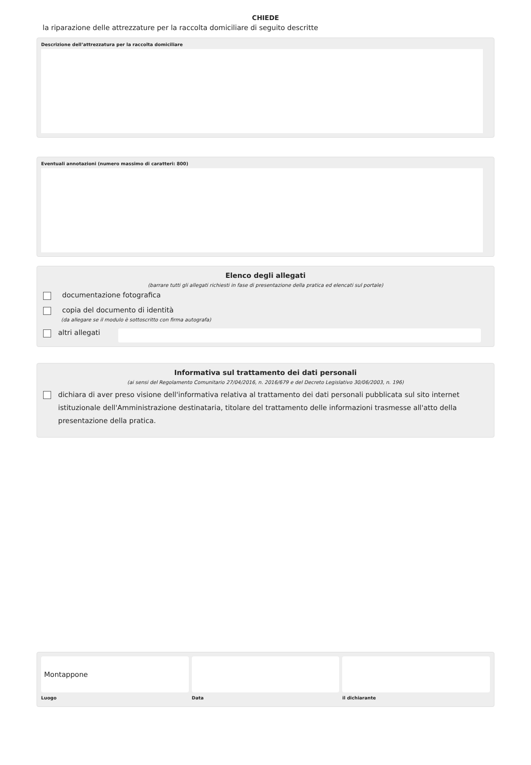CHIEDE
la riparazione delle attrezzature per la raccolta domiciliare di seguito descritte
Descrizione dell’attrezzatura per la raccolta domiciliare
Eventuali annotazioni (numero massimo di caratteri: 800)
Elenco degli allegati
(barrare tutti gli allegati richiesti in fase di presentazione della pratica ed elencati sul portale)
documentazione fotografica
copia del documento di identità
(da allegare se il modulo è sottoscritto con firma autografa)
altri allegati
Informativa sul trattamento dei dati personali
(ai sensi del Regolamento Comunitario 27/04/2016, n. 2016/679 e del Decreto Legislativo 30/06/2003, n. 196)
dichiara di aver preso visione dell'informativa relativa al trattamento dei dati personali pubblicata sul sito internet istituzionale dell'Amministrazione destinataria, titolare del trattamento delle informazioni trasmesse all'atto della presentazione della pratica.
Montappone
Luogo
Data il dichiarante